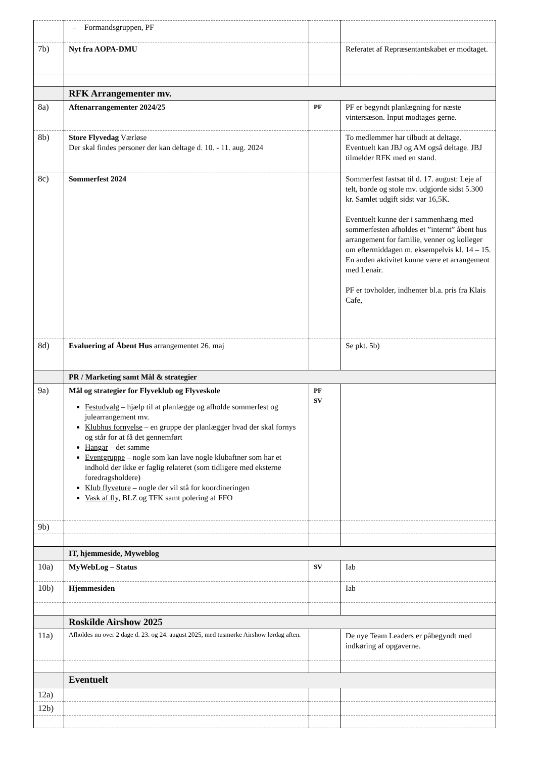| | – Formandsgruppen, PF | | |
| 7b) | Nyt fra AOPA-DMU | | Referatet af Repræsentantskabet er modtaget. |
| | RFK Arrangementer mv. | | |
| 8a) | Aftenarrangementer 2024/25 | PF | PF er begyndt planlægning for næste vintersæson. Input modtages gerne. |
| 8b) | Store Flyvedag Værløse Der skal findes personer der kan deltage d. 10. - 11. aug. 2024 | | To medlemmer har tilbudt at deltage. Eventuelt kan JBJ og AM også deltage. JBJ tilmelder RFK med en stand. |
| 8c) | Sommerfest 2024 | | Sommerfest fastsat til d. 17. august: Leje af telt, borde og stole mv. udgjorde sidst 5.300 kr. Samlet udgift sidst var 16,5K. Eventuelt kunne der i sammenhæng med sommerfesten afholdes et ”internt” åbent hus arrangement for familie, venner og kolleger om eftermiddagen m. eksempelvis kl. 14 – 15. En anden aktivitet kunne være et arrangement med Lenair. PF er tovholder, indhenter bl.a. pris fra Klais Cafe, |
| 8d) | Evaluering af Åbent Hus arrangementet 26. maj | | Se pkt. 5b) |
| | PR / Marketing samt Mål & strategier | | |
| 9a) | Mål og strategier for Flyveklub og Flyveskole Festudvalg – hjælp til at planlægge og afholde sommerfest og julearrangement mv. Klubhus fornyelse – en gruppe der planlægger hvad der skal fornys og står for at få det gennemført Hangar – det samme Eventgruppe – nogle som kan lave nogle klubaftner som har et indhold der ikke er faglig relateret (som tidligere med eksterne foredragsholdere) Klub flyveture – nogle der vil stå for koordineringen Vask af fly , BLZ og TFK samt polering af FFO | PF SV | |
| 9b) | | | |
| | IT, hjemmeside, Myweblog | | |
| 10a) | MyWebLog – Status | SV | Iab |
| 10b) | Hjemmesiden | | Iab |
| | Roskilde Airshow 2025 | | |
| 11a) | Afholdes nu over 2 dage d. 23. og 24. august 2025, med tusmørke Airshow lørdag aften. | | De nye Team Leaders er påbegyndt med indkøring af opgaverne. |
| | Eventuelt | | |
| 12a) | | | |
| 12b) | | | |